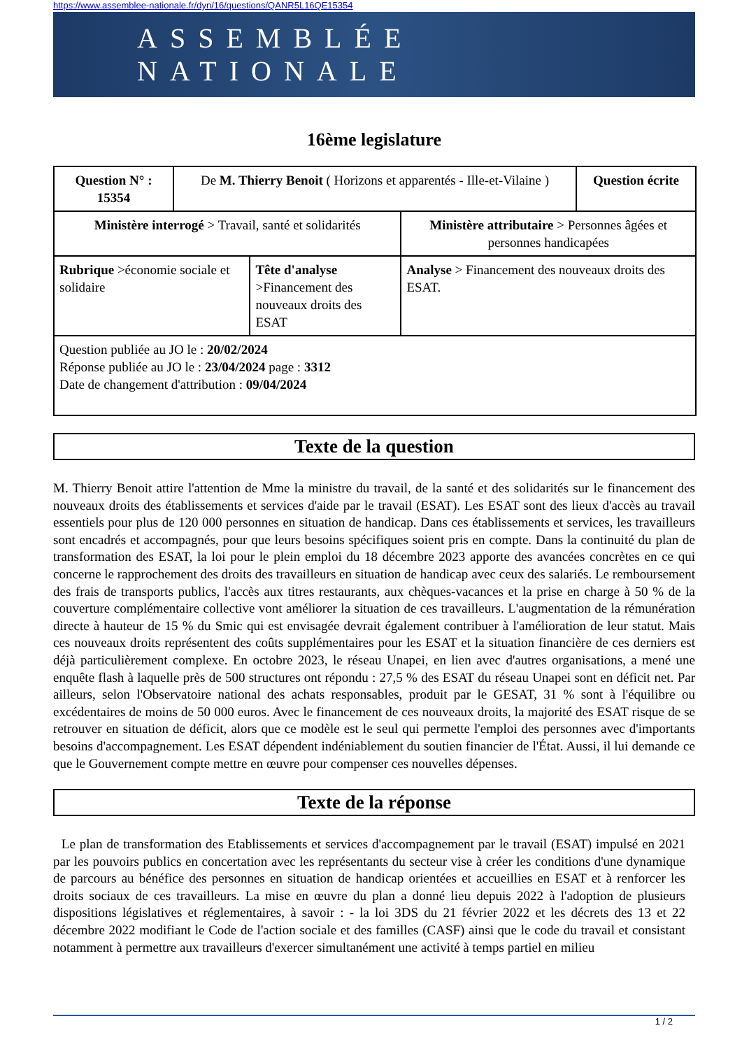https://www.assemblee-nationale.fr/dyn/16/questions/QANR5L16QE15354
ASSEMBLÉE NATIONALE
16ème legislature
| Question N° : 15354 | De M. Thierry Benoit ( Horizons et apparentés - Ille-et-Vilaine ) | | | Question écrite |
| Ministère interrogé > Travail, santé et solidarités | | | Ministère attributaire > Personnes âgées et personnes handicapées | |
| Rubrique >économie sociale et solidaire | | Tête d'analyse >Financement des nouveaux droits des ESAT | Analyse > Financement des nouveaux droits des ESAT. | |
| Question publiée au JO le : 20/02/2024 Réponse publiée au JO le : 23/04/2024 page : 3312 Date de changement d'attribution : 09/04/2024 | | | | |
Texte de la question
M. Thierry Benoit attire l'attention de Mme la ministre du travail, de la santé et des solidarités sur le financement des nouveaux droits des établissements et services d'aide par le travail (ESAT). Les ESAT sont des lieux d'accès au travail essentiels pour plus de 120 000 personnes en situation de handicap. Dans ces établissements et services, les travailleurs sont encadrés et accompagnés, pour que leurs besoins spécifiques soient pris en compte. Dans la continuité du plan de transformation des ESAT, la loi pour le plein emploi du 18 décembre 2023 apporte des avancées concrètes en ce qui concerne le rapprochement des droits des travailleurs en situation de handicap avec ceux des salariés. Le remboursement des frais de transports publics, l'accès aux titres restaurants, aux chèques-vacances et la prise en charge à 50 % de la couverture complémentaire collective vont améliorer la situation de ces travailleurs. L'augmentation de la rémunération directe à hauteur de 15 % du Smic qui est envisagée devrait également contribuer à l'amélioration de leur statut. Mais ces nouveaux droits représentent des coûts supplémentaires pour les ESAT et la situation financière de ces derniers est déjà particulièrement complexe. En octobre 2023, le réseau Unapei, en lien avec d'autres organisations, a mené une enquête flash à laquelle près de 500 structures ont répondu : 27,5 % des ESAT du réseau Unapei sont en déficit net. Par ailleurs, selon l'Observatoire national des achats responsables, produit par le GESAT, 31 % sont à l'équilibre ou excédentaires de moins de 50 000 euros. Avec le financement de ces nouveaux droits, la majorité des ESAT risque de se retrouver en situation de déficit, alors que ce modèle est le seul qui permette l'emploi des personnes avec d'importants besoins d'accompagnement. Les ESAT dépendent indéniablement du soutien financier de l'État. Aussi, il lui demande ce que le Gouvernement compte mettre en œuvre pour compenser ces nouvelles dépenses.
Texte de la réponse
Le plan de transformation des Etablissements et services d'accompagnement par le travail (ESAT) impulsé en 2021 par les pouvoirs publics en concertation avec les représentants du secteur vise à créer les conditions d'une dynamique de parcours au bénéfice des personnes en situation de handicap orientées et accueillies en ESAT et à renforcer les droits sociaux de ces travailleurs. La mise en œuvre du plan a donné lieu depuis 2022 à l'adoption de plusieurs dispositions législatives et réglementaires, à savoir : - la loi 3DS du 21 février 2022 et les décrets des 13 et 22 décembre 2022 modifiant le Code de l'action sociale et des familles (CASF) ainsi que le code du travail et consistant notamment à permettre aux travailleurs d'exercer simultanément une activité à temps partiel en milieu
1 / 2